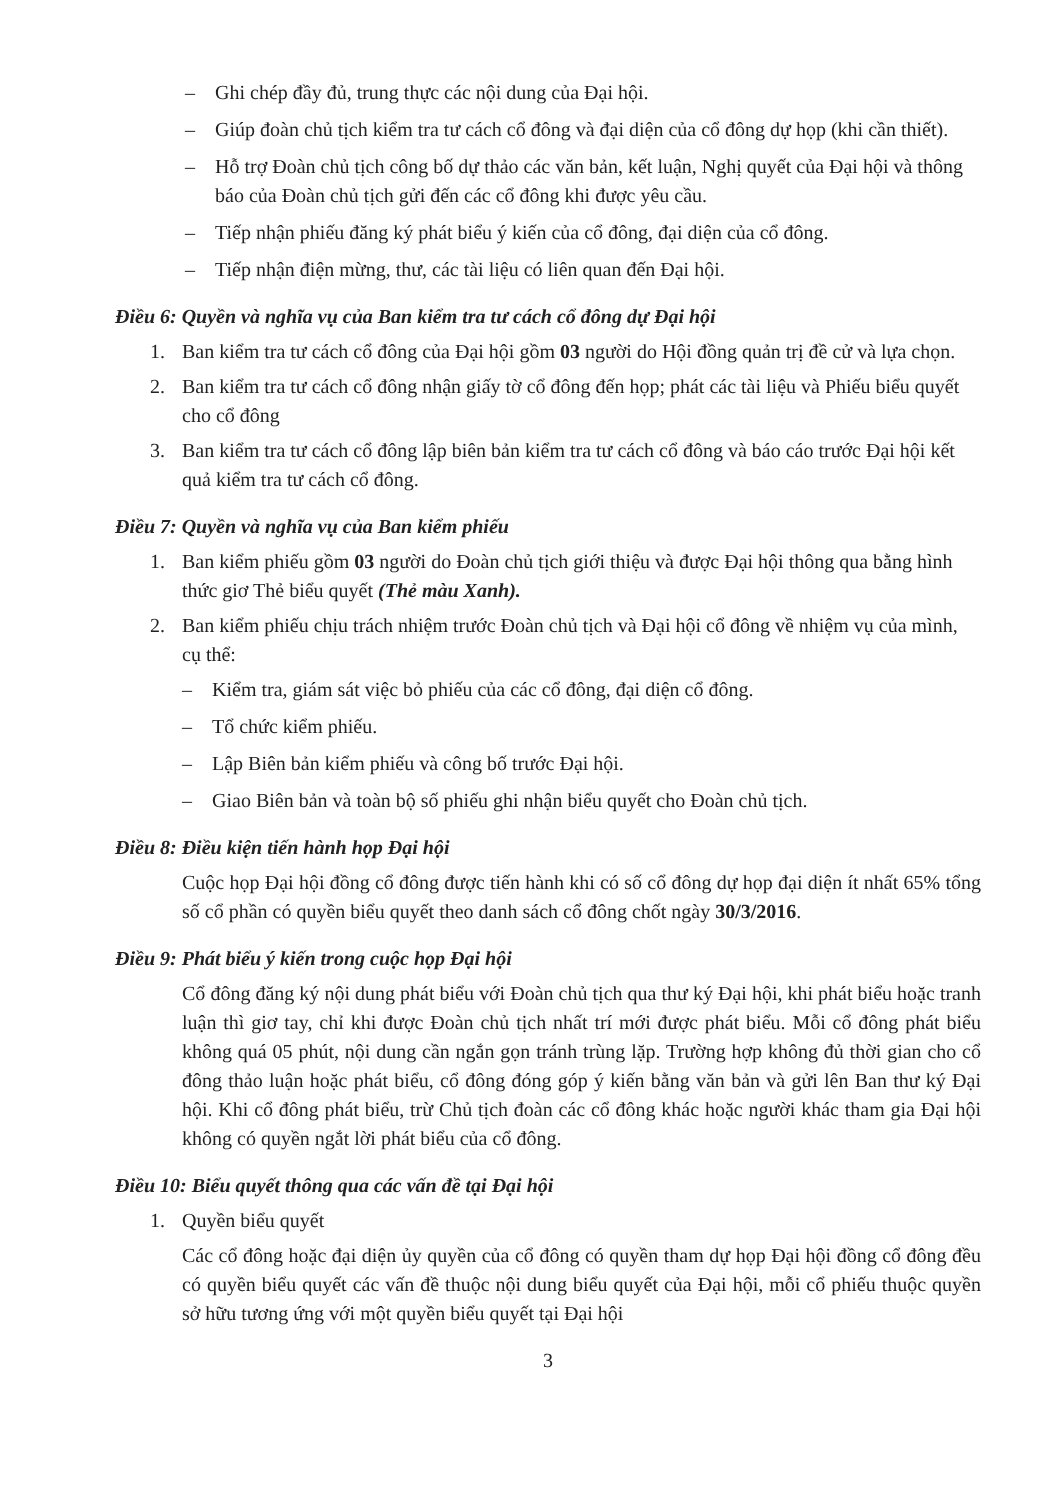– Ghi chép đầy đủ, trung thực các nội dung của Đại hội.
– Giúp đoàn chủ tịch kiểm tra tư cách cổ đông và đại diện của cổ đông dự họp (khi cần thiết).
– Hỗ trợ Đoàn chủ tịch công bố dự thảo các văn bản, kết luận, Nghị quyết của Đại hội và thông báo của Đoàn chủ tịch gửi đến các cổ đông khi được yêu cầu.
– Tiếp nhận phiếu đăng ký phát biểu ý kiến của cổ đông, đại diện của cổ đông.
– Tiếp nhận điện mừng, thư, các tài liệu có liên quan đến Đại hội.
Điều 6: Quyền và nghĩa vụ của Ban kiểm tra tư cách cổ đông dự Đại hội
1. Ban kiểm tra tư cách cổ đông của Đại hội gồm 03 người do Hội đồng quản trị đề cử và lựa chọn.
2. Ban kiểm tra tư cách cổ đông nhận giấy tờ cổ đông đến họp; phát các tài liệu và Phiếu biểu quyết cho cổ đông
3. Ban kiểm tra tư cách cổ đông lập biên bản kiểm tra tư cách cổ đông và báo cáo trước Đại hội kết quả kiểm tra tư cách cổ đông.
Điều 7: Quyền và nghĩa vụ của Ban kiểm phiếu
1. Ban kiểm phiếu gồm 03 người do Đoàn chủ tịch giới thiệu và được Đại hội thông qua bằng hình thức giơ Thẻ biểu quyết (Thẻ màu Xanh).
2. Ban kiểm phiếu chịu trách nhiệm trước Đoàn chủ tịch và Đại hội cổ đông về nhiệm vụ của mình, cụ thể:
– Kiểm tra, giám sát việc bỏ phiếu của các cổ đông, đại diện cổ đông.
– Tổ chức kiểm phiếu.
– Lập Biên bản kiểm phiếu và công bố trước Đại hội.
– Giao Biên bản và toàn bộ số phiếu ghi nhận biểu quyết cho Đoàn chủ tịch.
Điều 8: Điều kiện tiến hành họp Đại hội
Cuộc họp Đại hội đồng cổ đông được tiến hành khi có số cổ đông dự họp đại diện ít nhất 65% tổng số cổ phần có quyền biểu quyết theo danh sách cổ đông chốt ngày 30/3/2016.
Điều 9: Phát biểu ý kiến trong cuộc họp Đại hội
Cổ đông đăng ký nội dung phát biểu với Đoàn chủ tịch qua thư ký Đại hội, khi phát biểu hoặc tranh luận thì giơ tay, chỉ khi được Đoàn chủ tịch nhất trí mới được phát biểu. Mỗi cổ đông phát biểu không quá 05 phút, nội dung cần ngắn gọn tránh trùng lặp. Trường hợp không đủ thời gian cho cổ đông thảo luận hoặc phát biểu, cổ đông đóng góp ý kiến bằng văn bản và gửi lên Ban thư ký Đại hội. Khi cổ đông phát biểu, trừ Chủ tịch đoàn các cổ đông khác hoặc người khác tham gia Đại hội không có quyền ngắt lời phát biểu của cổ đông.
Điều 10: Biểu quyết thông qua các vấn đề tại Đại hội
1. Quyền biểu quyết
Các cổ đông hoặc đại diện ủy quyền của cổ đông có quyền tham dự họp Đại hội đồng cổ đông đều có quyền biểu quyết các vấn đề thuộc nội dung biểu quyết của Đại hội, mỗi cổ phiếu thuộc quyền sở hữu tương ứng với một quyền biểu quyết tại Đại hội
3